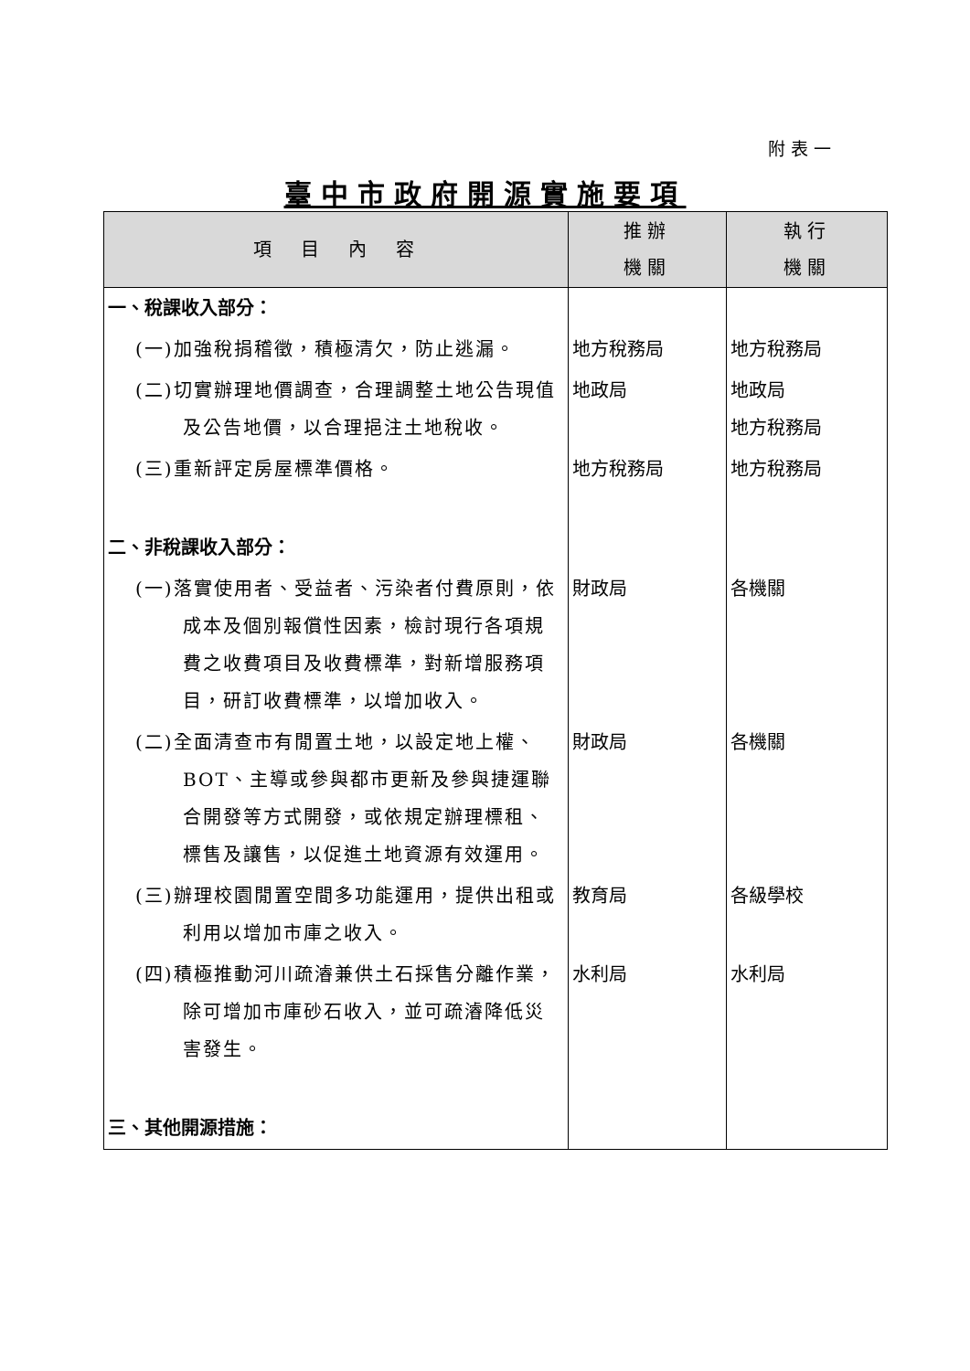附表一
臺中市政府開源實施要項
| 項 目 內 容 | 推辦 機關 | 執行 機關 |
| --- | --- | --- |
| 一、稅課收入部分： | | |
| (一)加強稅捐稽徵，積極清欠，防止逃漏。 | 地方稅務局 | 地方稅務局 |
| (二)切實辦理地價調查，合理調整土地公告現值及公告地價，以合理挹注土地稅收。 | 地政局 | 地政局 地方稅務局 |
| (三)重新評定房屋標準價格。 | 地方稅務局 | 地方稅務局 |
| 二、非稅課收入部分： | | |
| (一)落實使用者、受益者、污染者付費原則，依成本及個別報償性因素，檢討現行各項規費之收費項目及收費標準，對新增服務項目，研訂收費標準，以增加收入。 | 財政局 | 各機關 |
| (二)全面清查市有閒置土地，以設定地上權、BOT、主導或參與都市更新及參與捷運聯合開發等方式開發，或依規定辦理標租、標售及讓售，以促進土地資源有效運用。 | 財政局 | 各機關 |
| (三)辦理校園閒置空間多功能運用，提供出租或利用以增加市庫之收入。 | 教育局 | 各級學校 |
| (四)積極推動河川疏濬兼供土石採售分離作業，除可增加市庫砂石收入，並可疏濬降低災害發生。 | 水利局 | 水利局 |
| 三、其他開源措施： | | |